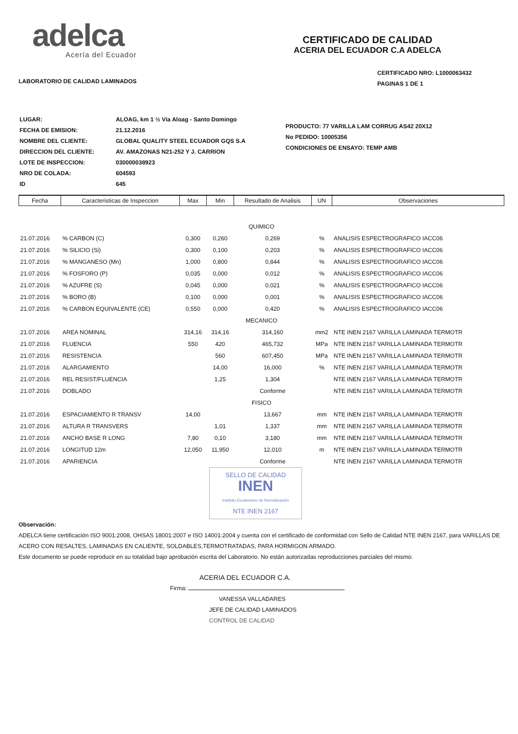adelca
Acería del Ecuador
LABORATORIO DE CALIDAD LAMINADOS
CERTIFICADO DE CALIDAD
ACERIA DEL ECUADOR C.A ADELCA
CERTIFICADO NRO: L1000063432
PAGINAS 1 DE 1
| LUGAR: | ALOAG, km 1 ½ Vía Aloag - Santo Domingo |
| FECHA DE EMISION: | 21.12.2016 |
| NOMBRE DEL CLIENTE: | GLOBAL QUALITY STEEL ECUADOR GQS S.A |
| DIRECCION DEL CLIENTE: | AV. AMAZONAS N21-252 Y J. CARRION |
| LOTE DE INSPECCION: | 030000038923 |
| NRO DE COLADA: | 604593 |
| ID | 645 |
PRODUCTO: 77 VARILLA LAM CORRUG AS42 20X12
No PEDIDO: 10005356
CONDICIONES DE ENSAYO: TEMP AMB
| Fecha | Caracteristicas de Inspeccion | Max | Min | Resultado de Analisis | UN | Observaciones |
| --- | --- | --- | --- | --- | --- | --- |
| QUIMICO | | | | | | |
| 21.07.2016 | % CARBON (C) | 0,300 | 0,260 | 0,269 | % | ANALISIS ESPECTROGRAFICO IACC06 |
| 21.07.2016 | % SILICIO (Si) | 0,300 | 0,100 | 0,203 | % | ANALISIS ESPECTROGRAFICO IACC06 |
| 21.07.2016 | % MANGANESO (Mn) | 1,000 | 0,800 | 0,844 | % | ANALISIS ESPECTROGRAFICO IACC06 |
| 21.07.2016 | % FOSFORO (P) | 0,035 | 0,000 | 0,012 | % | ANALISIS ESPECTROGRAFICO IACC06 |
| 21.07.2016 | % AZUFRE (S) | 0,045 | 0,000 | 0,021 | % | ANALISIS ESPECTROGRAFICO IACC06 |
| 21.07.2016 | % BORO (B) | 0,100 | 0,000 | 0,001 | % | ANALISIS ESPECTROGRAFICO IACC06 |
| 21.07.2016 | % CARBON EQUIVALENTE (CE) | 0,550 | 0,000 | 0,420 | % | ANALISIS ESPECTROGRAFICO IACC06 |
| MECANICO | | | | | | |
| 21.07.2016 | AREA NOMINAL | 314,16 | 314,16 | 314,160 | mm2 | NTE INEN 2167 VARILLA LAMINADA TERMOTR |
| 21.07.2016 | FLUENCIA | 550 | 420 | 465,732 | MPa | NTE INEN 2167 VARILLA LAMINADA TERMOTR |
| 21.07.2016 | RESISTENCIA | | 560 | 607,450 | MPa | NTE INEN 2167 VARILLA LAMINADA TERMOTR |
| 21.07.2016 | ALARGAMIENTO | | 14,00 | 16,000 | % | NTE INEN 2167 VARILLA LAMINADA TERMOTR |
| 21.07.2016 | REL RESIST/FLUENCIA | | 1,25 | 1,304 | | NTE INEN 2167 VARILLA LAMINADA TERMOTR |
| 21.07.2016 | DOBLADO | | | Conforme | | NTE INEN 2167 VARILLA LAMINADA TERMOTR |
| FISICO | | | | | | |
| 21.07.2016 | ESPACIAMIENTO R TRANSV | 14,00 | | 13,667 | mm | NTE INEN 2167 VARILLA LAMINADA TERMOTR |
| 21.07.2016 | ALTURA R TRANSVERS | | 1,01 | 1,337 | mm | NTE INEN 2167 VARILLA LAMINADA TERMOTR |
| 21.07.2016 | ANCHO BASE R LONG | 7,80 | 0,10 | 3,180 | mm | NTE INEN 2167 VARILLA LAMINADA TERMOTR |
| 21.07.2016 | LONGITUD 12m | 12,050 | 11,950 | 12,010 | m | NTE INEN 2167 VARILLA LAMINADA TERMOTR |
| 21.07.2016 | APARIENCIA | | | Conforme | | NTE INEN 2167 VARILLA LAMINADA TERMOTR |
SELLO DE CALIDAD
INEN
Instituto Ecuatoriano de Normalización
NTE INEN 2167
Observación:
ADELCA tiene certificación ISO 9001:2008, OHSAS 18001:2007 e ISO 14001:2004 y cuenta con el certificado de conformidad con Sello de Calidad NTE INEN 2167, para VARILLAS DE ACERO CON RESALTES, LAMINADAS EN CALIENTE, SOLDABLES,TERMOTRATADAS, PARA HORMIGON ARMADO.
Este documento se puede reproducir en su totalidad bajo aprobación escrita del Laboratorio. No están autorizadas reproducciones parciales del mismo.
ACERIA DEL ECUADOR C.A.
Firma:
VANESSA VALLADARES
JEFE DE CALIDAD LAMINADOS
CONTROL DE CALIDAD